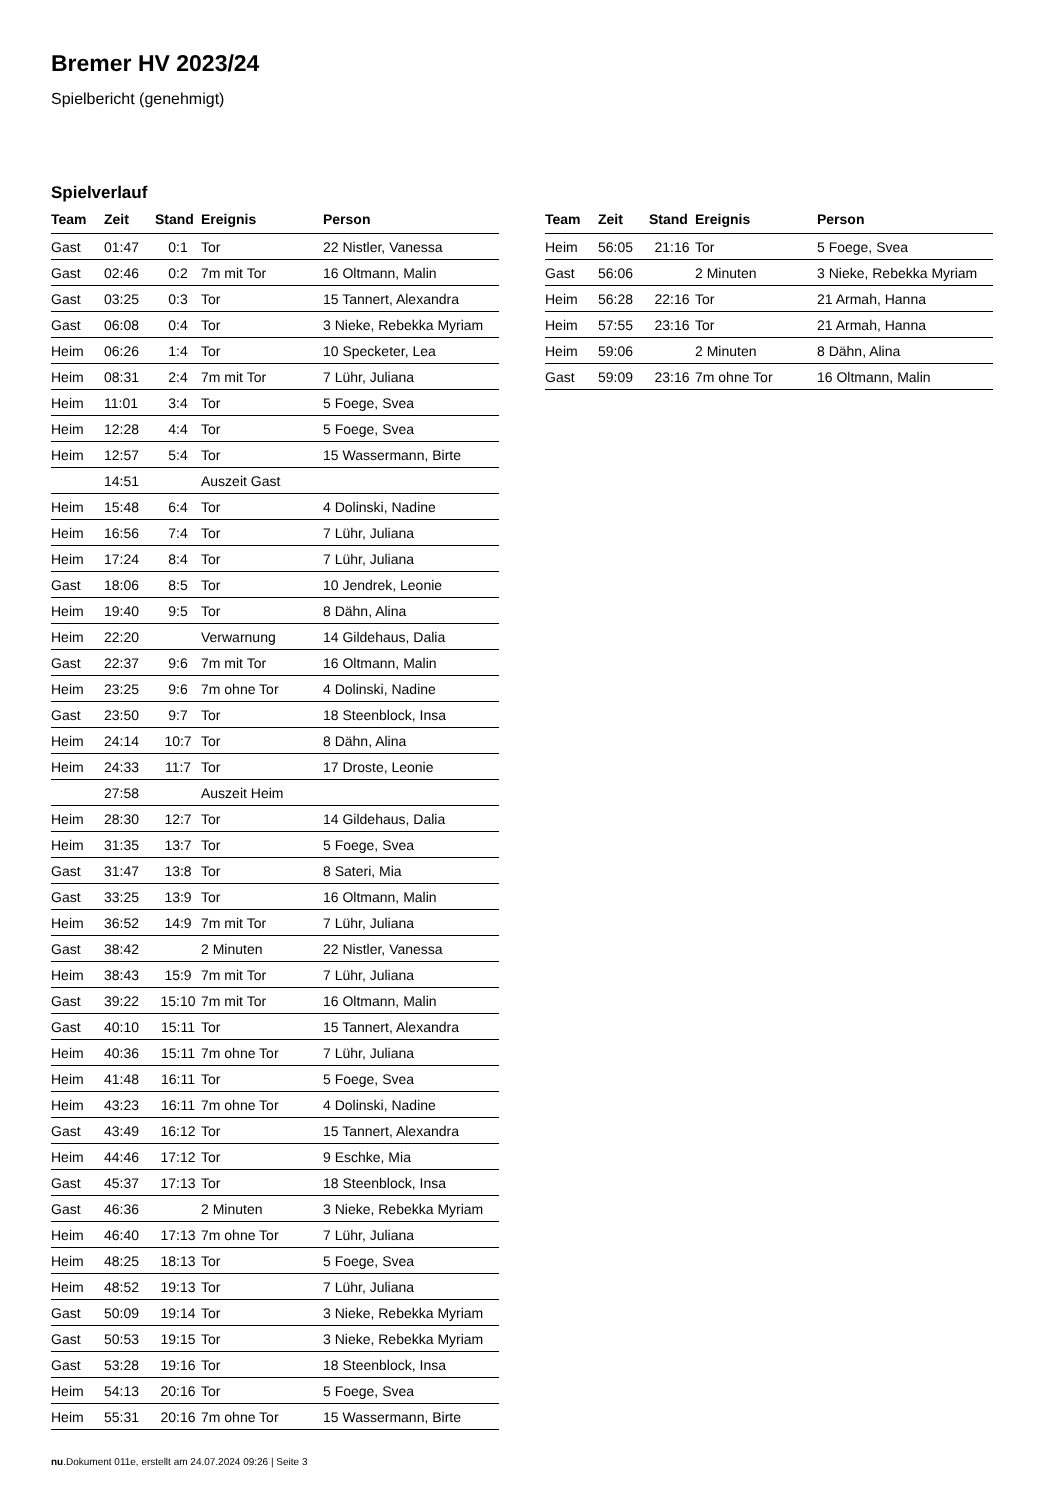Bremer HV 2023/24
Spielbericht (genehmigt)
Spielverlauf
| Team | Zeit | Stand | Ereignis | Person |
| --- | --- | --- | --- | --- |
| Gast | 01:47 | 0:1 | Tor | 22 Nistler, Vanessa |
| Gast | 02:46 | 0:2 | 7m mit Tor | 16 Oltmann, Malin |
| Gast | 03:25 | 0:3 | Tor | 15 Tannert, Alexandra |
| Gast | 06:08 | 0:4 | Tor | 3 Nieke, Rebekka Myriam |
| Heim | 06:26 | 1:4 | Tor | 10 Specketer, Lea |
| Heim | 08:31 | 2:4 | 7m mit Tor | 7 Lühr, Juliana |
| Heim | 11:01 | 3:4 | Tor | 5 Foege, Svea |
| Heim | 12:28 | 4:4 | Tor | 5 Foege, Svea |
| Heim | 12:57 | 5:4 | Tor | 15 Wassermann, Birte |
| | 14:51 | | Auszeit Gast | |
| Heim | 15:48 | 6:4 | Tor | 4 Dolinski, Nadine |
| Heim | 16:56 | 7:4 | Tor | 7 Lühr, Juliana |
| Heim | 17:24 | 8:4 | Tor | 7 Lühr, Juliana |
| Gast | 18:06 | 8:5 | Tor | 10 Jendrek, Leonie |
| Heim | 19:40 | 9:5 | Tor | 8 Dähn, Alina |
| Heim | 22:20 | | Verwarnung | 14 Gildehaus, Dalia |
| Gast | 22:37 | 9:6 | 7m mit Tor | 16 Oltmann, Malin |
| Heim | 23:25 | 9:6 | 7m ohne Tor | 4 Dolinski, Nadine |
| Gast | 23:50 | 9:7 | Tor | 18 Steenblock, Insa |
| Heim | 24:14 | 10:7 | Tor | 8 Dähn, Alina |
| Heim | 24:33 | 11:7 | Tor | 17 Droste, Leonie |
| | 27:58 | | Auszeit Heim | |
| Heim | 28:30 | 12:7 | Tor | 14 Gildehaus, Dalia |
| Heim | 31:35 | 13:7 | Tor | 5 Foege, Svea |
| Gast | 31:47 | 13:8 | Tor | 8 Sateri, Mia |
| Gast | 33:25 | 13:9 | Tor | 16 Oltmann, Malin |
| Heim | 36:52 | 14:9 | 7m mit Tor | 7 Lühr, Juliana |
| Gast | 38:42 | | 2 Minuten | 22 Nistler, Vanessa |
| Heim | 38:43 | 15:9 | 7m mit Tor | 7 Lühr, Juliana |
| Gast | 39:22 | 15:10 | 7m mit Tor | 16 Oltmann, Malin |
| Gast | 40:10 | 15:11 | Tor | 15 Tannert, Alexandra |
| Heim | 40:36 | 15:11 | 7m ohne Tor | 7 Lühr, Juliana |
| Heim | 41:48 | 16:11 | Tor | 5 Foege, Svea |
| Heim | 43:23 | 16:11 | 7m ohne Tor | 4 Dolinski, Nadine |
| Gast | 43:49 | 16:12 | Tor | 15 Tannert, Alexandra |
| Heim | 44:46 | 17:12 | Tor | 9 Eschke, Mia |
| Gast | 45:37 | 17:13 | Tor | 18 Steenblock, Insa |
| Gast | 46:36 | | 2 Minuten | 3 Nieke, Rebekka Myriam |
| Heim | 46:40 | 17:13 | 7m ohne Tor | 7 Lühr, Juliana |
| Heim | 48:25 | 18:13 | Tor | 5 Foege, Svea |
| Heim | 48:52 | 19:13 | Tor | 7 Lühr, Juliana |
| Gast | 50:09 | 19:14 | Tor | 3 Nieke, Rebekka Myriam |
| Gast | 50:53 | 19:15 | Tor | 3 Nieke, Rebekka Myriam |
| Gast | 53:28 | 19:16 | Tor | 18 Steenblock, Insa |
| Heim | 54:13 | 20:16 | Tor | 5 Foege, Svea |
| Heim | 55:31 | 20:16 | 7m ohne Tor | 15 Wassermann, Birte |
| Team | Zeit | Stand | Ereignis | Person |
| --- | --- | --- | --- | --- |
| Heim | 56:05 | 21:16 | Tor | 5 Foege, Svea |
| Gast | 56:06 | | 2 Minuten | 3 Nieke, Rebekka Myriam |
| Heim | 56:28 | 22:16 | Tor | 21 Armah, Hanna |
| Heim | 57:55 | 23:16 | Tor | 21 Armah, Hanna |
| Heim | 59:06 | | 2 Minuten | 8 Dähn, Alina |
| Gast | 59:09 | 23:16 | 7m ohne Tor | 16 Oltmann, Malin |
nu.Dokument 011e, erstellt am 24.07.2024 09:26 | Seite 3